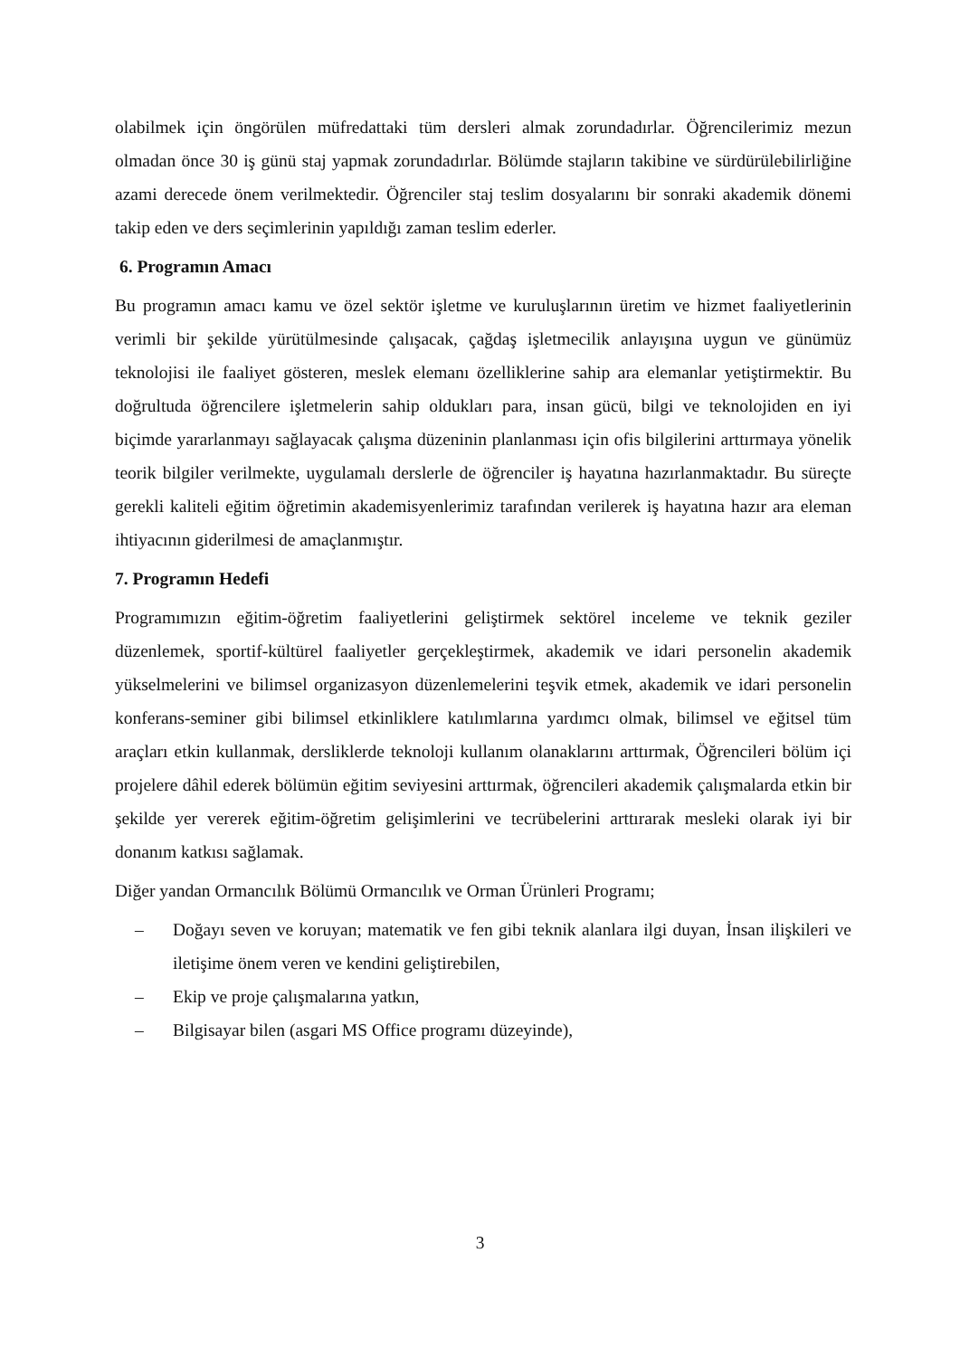olabilmek için öngörülen müfredattaki tüm dersleri almak zorundadırlar. Öğrencilerimiz mezun olmadan önce 30 iş günü staj yapmak zorundadırlar. Bölümde stajların takibine ve sürdürülebilirliğine azami derecede önem verilmektedir. Öğrenciler staj teslim dosyalarını bir sonraki akademik dönemi takip eden ve ders seçimlerinin yapıldığı zaman teslim ederler.
6. Programın Amacı
Bu programın amacı kamu ve özel sektör işletme ve kuruluşlarının üretim ve hizmet faaliyetlerinin verimli bir şekilde yürütülmesinde çalışacak, çağdaş işletmecilik anlayışına uygun ve günümüz teknolojisi ile faaliyet gösteren, meslek elemanı özelliklerine sahip ara elemanlar yetiştirmektir. Bu doğrultuda öğrencilere işletmelerin sahip oldukları para, insan gücü, bilgi ve teknolojiden en iyi biçimde yararlanmayı sağlayacak çalışma düzeninin planlanması için ofis bilgilerini arttırmaya yönelik teorik bilgiler verilmekte, uygulamalı derslerle de öğrenciler iş hayatına hazırlanmaktadır. Bu süreçte gerekli kaliteli eğitim öğretimin akademisyenlerimiz tarafından verilerek iş hayatına hazır ara eleman ihtiyacının giderilmesi de amaçlanmıştır.
7. Programın Hedefi
Programımızın eğitim-öğretim faaliyetlerini geliştirmek sektörel inceleme ve teknik geziler düzenlemek, sportif-kültürel faaliyetler gerçekleştirmek, akademik ve idari personelin akademik yükselmelerini ve bilimsel organizasyon düzenlemelerini teşvik etmek, akademik ve idari personelin konferans-seminer gibi bilimsel etkinliklere katılımlarına yardımcı olmak, bilimsel ve eğitsel tüm araçları etkin kullanmak, dersliklerde teknoloji kullanım olanaklarını arttırmak, Öğrencileri bölüm içi projelere dâhil ederek bölümün eğitim seviyesini arttırmak, öğrencileri akademik çalışmalarda etkin bir şekilde yer vererek eğitim-öğretim gelişimlerini ve tecrübelerini arttırarak mesleki olarak iyi bir donanım katkısı sağlamak.
Diğer yandan Ormancılık Bölümü Ormancılık ve Orman Ürünleri Programı;
– Doğayı seven ve koruyan; matematik ve fen gibi teknik alanlara ilgi duyan, İnsan ilişkileri ve iletişime önem veren ve kendini geliştirebilen,
– Ekip ve proje çalışmalarına yatkın,
– Bilgisayar bilen (asgari MS Office programı düzeyinde),
3